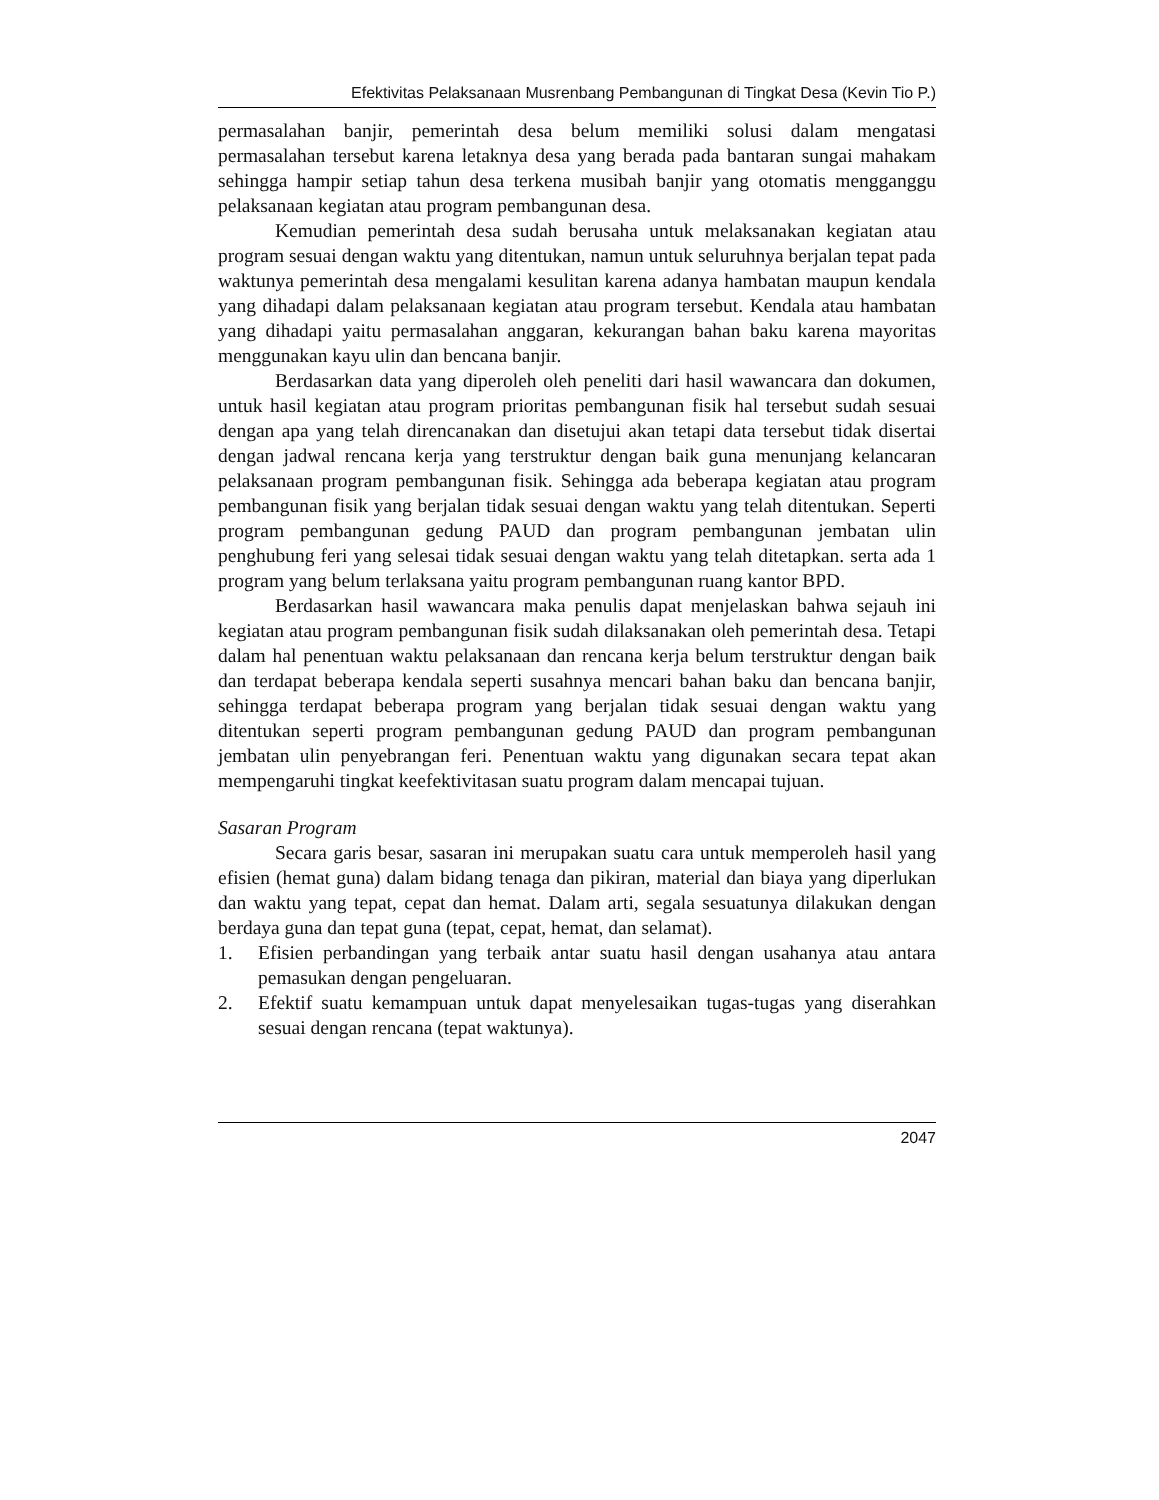Efektivitas Pelaksanaan Musrenbang Pembangunan di Tingkat Desa (Kevin Tio P.)
permasalahan banjir, pemerintah desa belum memiliki solusi dalam mengatasi permasalahan tersebut karena letaknya desa yang berada pada bantaran sungai mahakam sehingga hampir setiap tahun desa terkena musibah banjir yang otomatis mengganggu pelaksanaan kegiatan atau program pembangunan desa.
Kemudian pemerintah desa sudah berusaha untuk melaksanakan kegiatan atau program sesuai dengan waktu yang ditentukan, namun untuk seluruhnya berjalan tepat pada waktunya pemerintah desa mengalami kesulitan karena adanya hambatan maupun kendala yang dihadapi dalam pelaksanaan kegiatan atau program tersebut. Kendala atau hambatan yang dihadapi yaitu permasalahan anggaran, kekurangan bahan baku karena mayoritas menggunakan kayu ulin dan bencana banjir.
Berdasarkan data yang diperoleh oleh peneliti dari hasil wawancara dan dokumen, untuk hasil kegiatan atau program prioritas pembangunan fisik hal tersebut sudah sesuai dengan apa yang telah direncanakan dan disetujui akan tetapi data tersebut tidak disertai dengan jadwal rencana kerja yang terstruktur dengan baik guna menunjang kelancaran pelaksanaan program pembangunan fisik. Sehingga ada beberapa kegiatan atau program pembangunan fisik yang berjalan tidak sesuai dengan waktu yang telah ditentukan. Seperti program pembangunan gedung PAUD dan program pembangunan jembatan ulin penghubung feri yang selesai tidak sesuai dengan waktu yang telah ditetapkan. serta ada 1 program yang belum terlaksana yaitu program pembangunan ruang kantor BPD.
Berdasarkan hasil wawancara maka penulis dapat menjelaskan bahwa sejauh ini kegiatan atau program pembangunan fisik sudah dilaksanakan oleh pemerintah desa. Tetapi dalam hal penentuan waktu pelaksanaan dan rencana kerja belum terstruktur dengan baik dan terdapat beberapa kendala seperti susahnya mencari bahan baku dan bencana banjir, sehingga terdapat beberapa program yang berjalan tidak sesuai dengan waktu yang ditentukan seperti program pembangunan gedung PAUD dan program pembangunan jembatan ulin penyebrangan feri. Penentuan waktu yang digunakan secara tepat akan mempengaruhi tingkat keefektivitasan suatu program dalam mencapai tujuan.
Sasaran Program
Secara garis besar, sasaran ini merupakan suatu cara untuk memperoleh hasil yang efisien (hemat guna) dalam bidang tenaga dan pikiran, material dan biaya yang diperlukan dan waktu yang tepat, cepat dan hemat. Dalam arti, segala sesuatunya dilakukan dengan berdaya guna dan tepat guna (tepat, cepat, hemat, dan selamat).
1. Efisien perbandingan yang terbaik antar suatu hasil dengan usahanya atau antara pemasukan dengan pengeluaran.
2. Efektif suatu kemampuan untuk dapat menyelesaikan tugas-tugas yang diserahkan sesuai dengan rencana (tepat waktunya).
2047